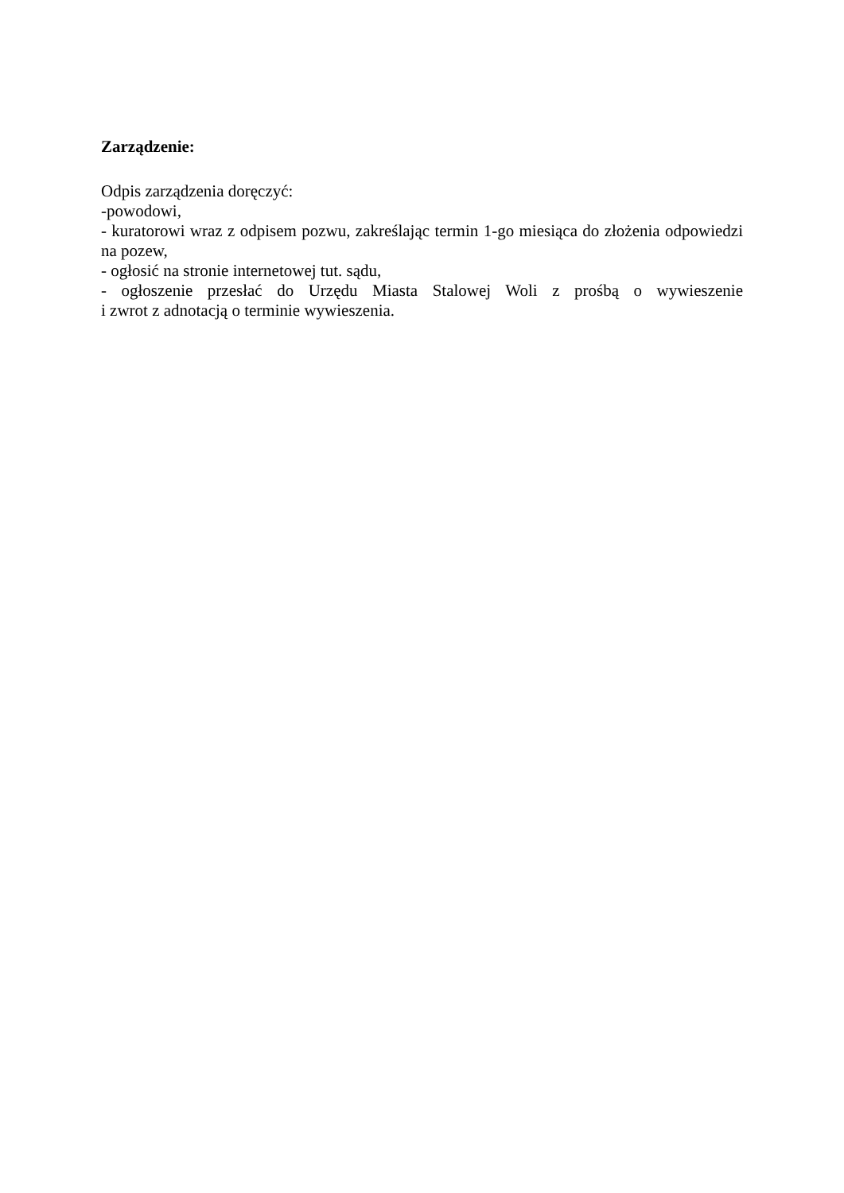Zarządzenie:
Odpis zarządzenia doręczyć:
-powodowi,
- kuratorowi wraz z odpisem pozwu, zakreślając termin 1-go miesiąca do złożenia odpowiedzi na pozew,
- ogłosić na stronie internetowej tut. sądu,
- ogłoszenie przesłać do Urzędu Miasta Stalowej Woli z prośbą o wywieszenie
i zwrot z adnotacją o terminie wywieszenia.